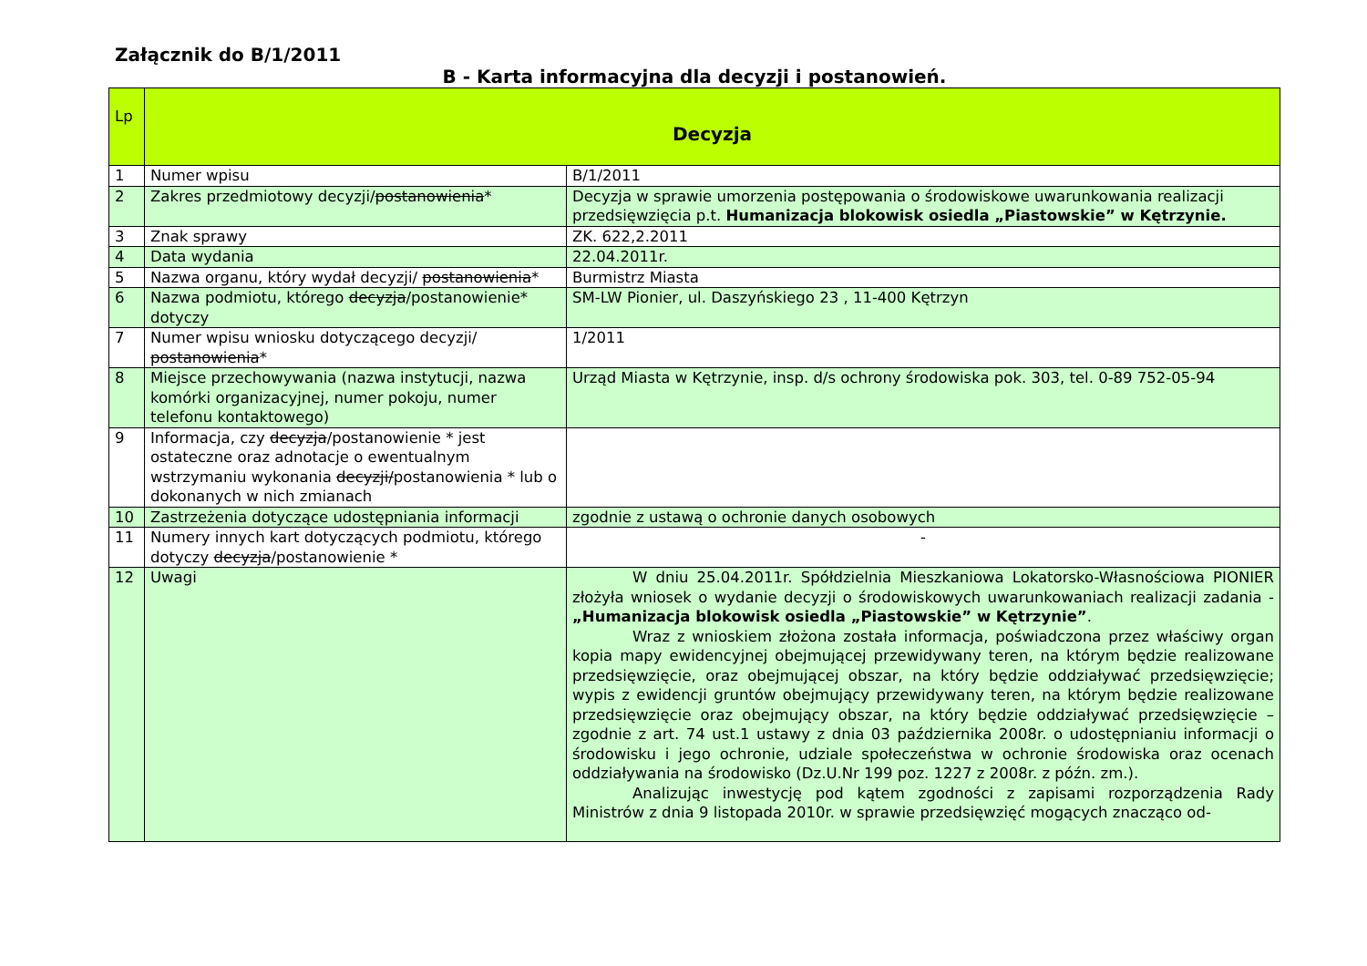Załącznik do B/1/2011
B - Karta informacyjna dla decyzji i postanowień.
| Lp | Decyzja | |
| --- | --- | --- |
| 1 | Numer wpisu | B/1/2011 |
| 2 | Zakres przedmiotowy decyzji/ postanowienia * | Decyzja w sprawie umorzenia postępowania o środowiskowe uwarunkowania realizacji przedsięwzięcia p.t. Humanizacja blokowisk osiedla „Piastowskie” w Kętrzynie. |
| 3 | Znak sprawy | ZK. 622,2.2011 |
| 4 | Data wydania | 22.04.2011r. |
| 5 | Nazwa organu, który wydał decyzji/ postanowienia * | Burmistrz Miasta |
| 6 | Nazwa podmiotu, którego decyzja /postanowienie* dotyczy | SM-LW Pionier, ul. Daszyńskiego 23 , 11-400 Kętrzyn |
| 7 | Numer wpisu wniosku dotyczącego decyzji/ postanowienia * | 1/2011 |
| 8 | Miejsce przechowywania (nazwa instytucji, nazwa komórki organizacyjnej, numer pokoju, numer telefonu kontaktowego) | Urząd Miasta w Kętrzynie, insp. d/s ochrony środowiska pok. 303, tel. 0-89 752-05-94 |
| 9 | Informacja, czy decyzja /postanowienie * jest ostateczne oraz adnotacje o ewentualnym wstrzymaniu wykonania decyzji/ postanowienia * lub o dokonanych w nich zmianach | |
| 10 | Zastrzeżenia dotyczące udostępniania informacji | zgodnie z ustawą o ochronie danych osobowych |
| 11 | Numery innych kart dotyczących podmiotu, którego dotyczy decyzja /postanowienie * | - |
| 12 | Uwagi | W dniu 25.04.2011r. Spółdzielnia Mieszkaniowa Lokatorsko-Własnościowa PIONIER złożyła wniosek o wydanie decyzji o środowiskowych uwarunkowaniach realizacji zadania - „Humanizacja blokowisk osiedla „Piastowskie” w Kętrzynie” . Wraz z wnioskiem złożona została informacja, poświadczona przez właściwy organ kopia mapy ewidencyjnej obejmującej przewidywany teren, na którym będzie realizowane przedsięwzięcie, oraz obejmującej obszar, na który będzie oddziaływać przedsięwzięcie; wypis z ewidencji gruntów obejmujący przewidywany teren, na którym będzie realizowane przedsięwzięcie oraz obejmujący obszar, na który będzie oddziaływać przedsięwzięcie – zgodnie z art. 74 ust.1 ustawy z dnia 03 października 2008r. o udostępnianiu informacji o środowisku i jego ochronie, udziale społeczeństwa w ochronie środowiska oraz ocenach oddziaływania na środowisko (Dz.U.Nr 199 poz. 1227 z 2008r. z późn. zm.). Analizując inwestycję pod kątem zgodności z zapisami rozporządzenia Rady Ministrów z dnia 9 listopada 2010r. w sprawie przedsięwzięć mogących znacząco od- |